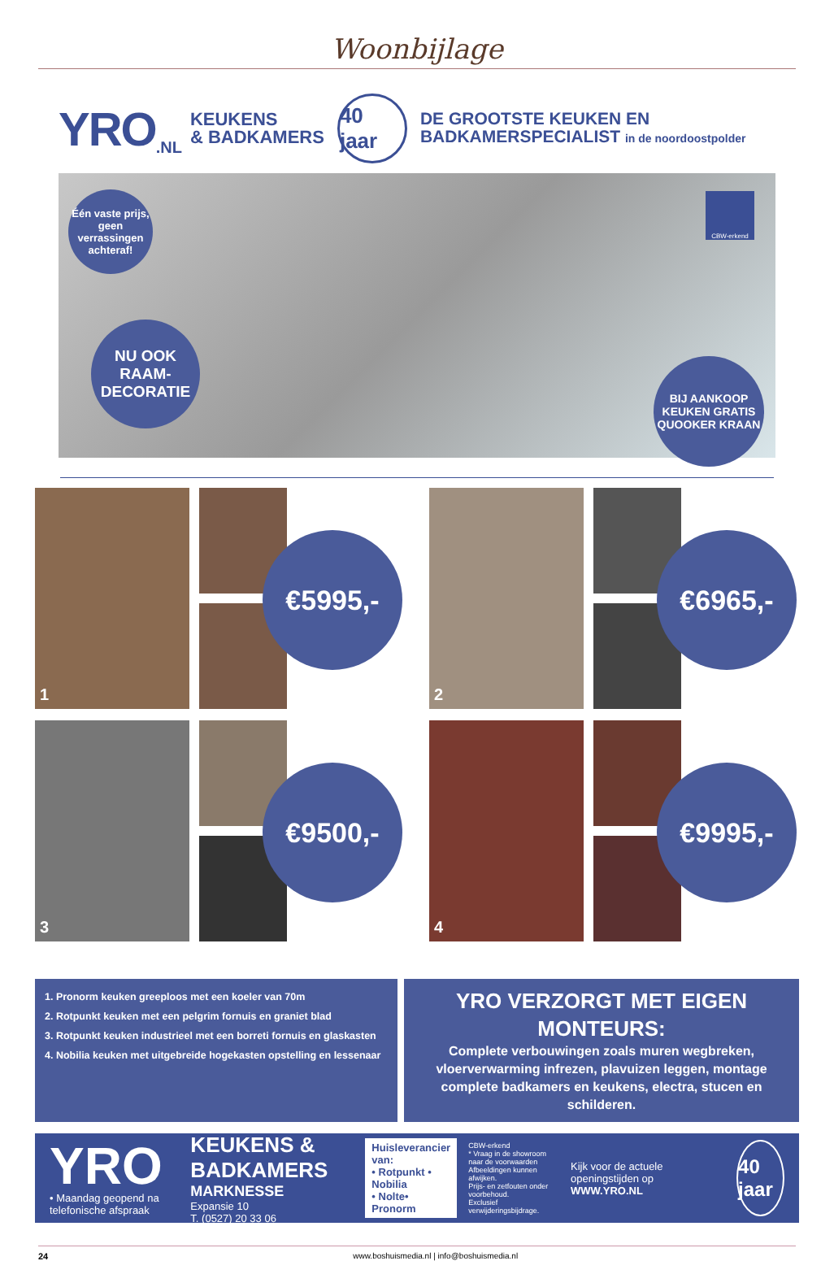Woonbijlage
YRO.NL KEUKENS
& BADKAMERS 40 jaar DE GROOTSTE KEUKEN EN
BADKAMERSPECIALIST in de noordoostpolder
Één vaste prijs, geen verrassingen achteraf!
NU OOK RAAM-DECORATIE
CBW-erkend
BIJ AANKOOP KEUKEN GRATIS QUOOKER KRAAN
1
€5995,-
2
€6965,-
3
€9500,-
4
€9995,-
1. Pronorm keuken greeploos met een koeler van 70m
2. Rotpunkt keuken met een pelgrim fornuis en graniet blad
3. Rotpunkt keuken industrieel met een borreti fornuis en glaskasten
4. Nobilia keuken met uitgebreide hogekasten opstelling en lessenaar
YRO VERZORGT MET EIGEN MONTEURS:
Complete verbouwingen zoals muren wegbreken, vloerverwarming infrezen, plavuizen leggen, montage complete badkamers en keukens, electra, stucen en schilderen.
YRO
• Maandag geopend na telefonische afspraak
KEUKENS & BADKAMERS
MARKNESSE
Expansie 10
T. (0527) 20 33 06
Huisleverancier van:
• Rotpunkt • Nobilia
• Nolte• Pronorm
CBW-erkend
* Vraag in de showroom naar de voorwaarden
Afbeeldingen kunnen afwijken.
Prijs- en zetfouten onder voorbehoud.
Exclusief verwijderingsbijdrage.
Kijk voor de actuele openingstijden op WWW.YRO.NL
40 jaar
24 www.boshuismedia.nl | info@boshuismedia.nl